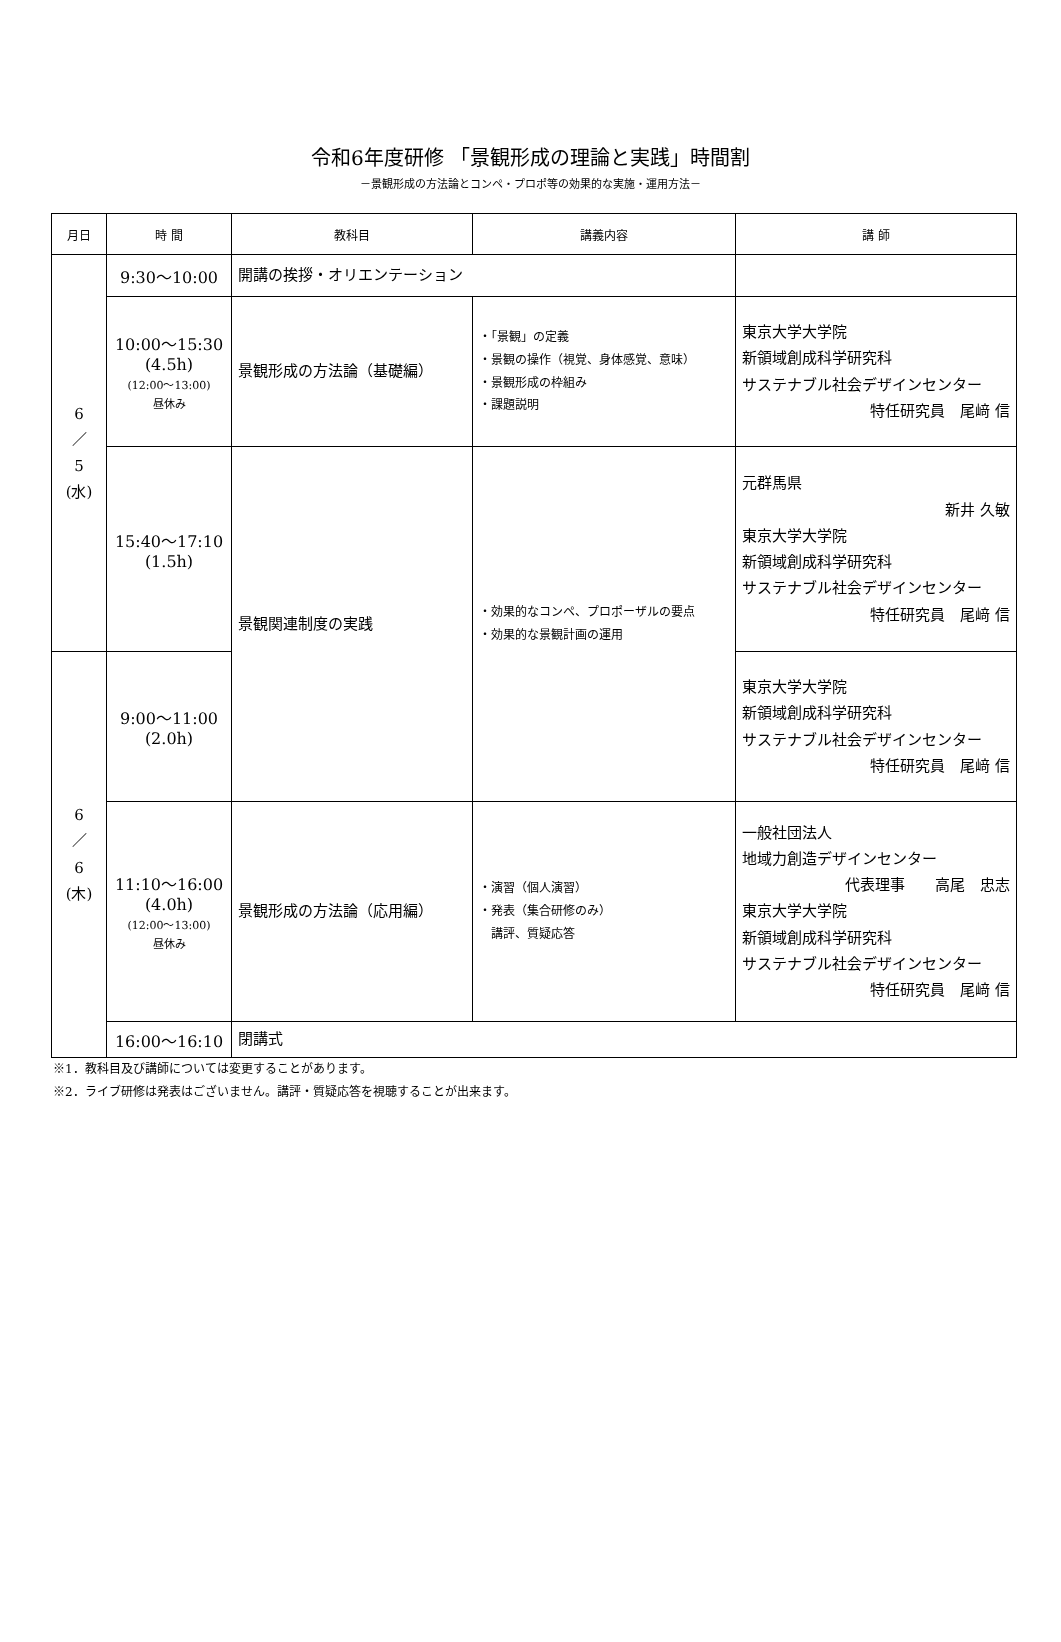令和6年度研修 「景観形成の理論と実践」時間割
－景観形成の方法論とコンペ・プロポ等の効果的な実施・運用方法－
| 月日 | 時 間 | 教科目 | 講義内容 | 講 師 |
| --- | --- | --- | --- | --- |
| 6 ／ 5 (水) | 9:30～10:00 | 開講の挨拶・オリエンテーション | | |
| | 10:00～15:30 (4.5h) (12:00～13:00) 昼休み | 景観形成の方法論（基礎編） | ・「景観」の定義 ・景観の操作（視覚、身体感覚、意味） ・景観形成の枠組み ・課題説明 | 東京大学大学院 新領域創成科学研究科 サステナブル社会デザインセンター 特任研究員 尾﨑 信 |
| | 15:40～17:10 (1.5h) | 景観関連制度の実践 | ・効果的なコンペ、プロポーザルの要点 ・効果的な景観計画の運用 | 元群馬県 新井 久敏 東京大学大学院 新領域創成科学研究科 サステナブル社会デザインセンター 特任研究員 尾﨑 信 |
| 6 ／ 6 (木) | 9:00～11:00 (2.0h) | | | 東京大学大学院 新領域創成科学研究科 サステナブル社会デザインセンター 特任研究員 尾﨑 信 |
| | 11:10～16:00 (4.0h) (12:00～13:00) 昼休み | 景観形成の方法論（応用編） | ・演習（個人演習） ・発表（集合研修のみ） 講評、質疑応答 | 一般社団法人 地域力創造デザインセンター 代表理事 高尾 忠志 東京大学大学院 新領域創成科学研究科 サステナブル社会デザインセンター 特任研究員 尾﨑 信 |
| | 16:00～16:10 | 閉講式 | | |
※1．教科目及び講師については変更することがあります。
※2．ライブ研修は発表はございません。講評・質疑応答を視聴することが出来ます。